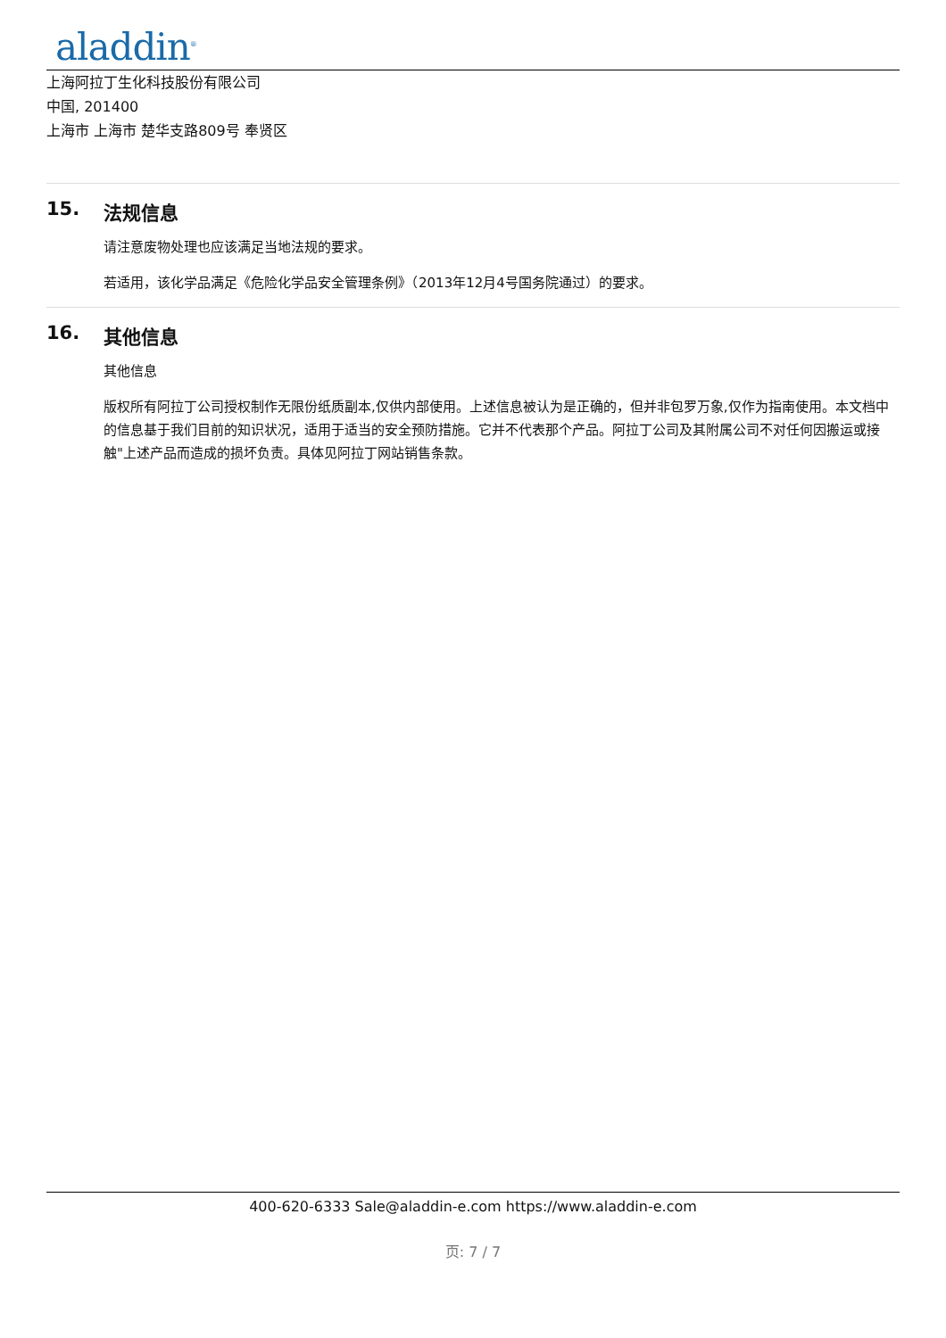aladdin<sup>®</sup>
上海阿拉丁生化科技股份有限公司
中国, 201400
上海市 上海市 楚华支路809号 奉贤区
15. 法规信息
请注意废物处理也应该满足当地法规的要求。
若适用，该化学品满足《危险化学品安全管理条例》（2013年12月4号国务院通过）的要求。
16. 其他信息
其他信息
版权所有阿拉丁公司授权制作无限份纸质副本,仅供内部使用。上述信息被认为是正确的，但并非包罗万象,仅作为指南使用。本文档中的信息基于我们目前的知识状况，适用于适当的安全预防措施。它并不代表那个产品。阿拉丁公司及其附属公司不对任何因搬运或接触"上述产品而造成的损坏负责。具体见阿拉丁网站销售条款。
400-620-6333 Sale@aladdin-e.com https://www.aladdin-e.com
页: 7 / 7